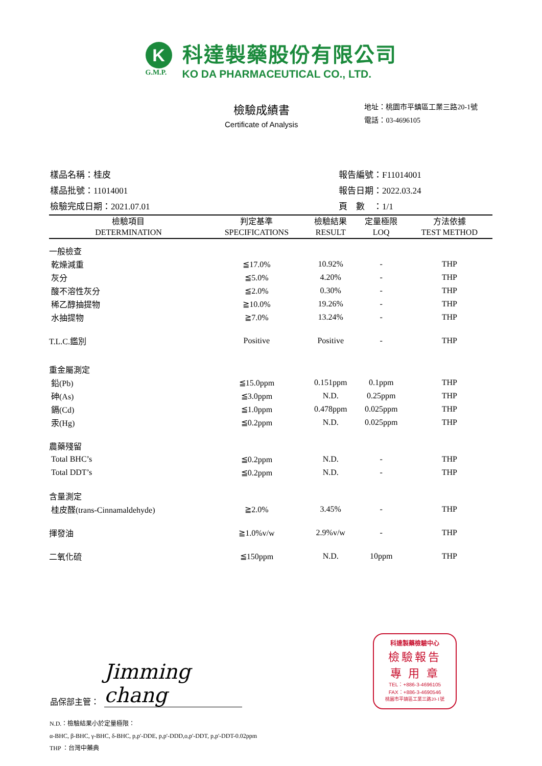K
G.M.P.
科達製藥股份有限公司
KO DA PHARMACEUTICAL CO., LTD.
檢驗成績書
Certificate of Analysis
地址：桃園市平鎮區工業三路20-1號
電話：03-4696105
樣品名稱：桂皮
樣品批號：11014001
檢驗完成日期：2021.07.01
報告編號：F11014001
報告日期：2022.03.24
頁　數　：1/1
| 檢驗項目 DETERMINATION | 判定基準 SPECIFICATIONS | 檢驗結果 RESULT | 定量極限 LOQ | 方法依據 TEST METHOD |
| --- | --- | --- | --- | --- |
| 一般檢查 | | | | |
| 乾燥減重 | ≦17.0% | 10.92% | - | THP |
| 灰分 | ≦5.0% | 4.20% | - | THP |
| 酸不溶性灰分 | ≦2.0% | 0.30% | - | THP |
| 稀乙醇抽提物 | ≧10.0% | 19.26% | - | THP |
| 水抽提物 | ≧7.0% | 13.24% | - | THP |
| T.L.C.鑑別 | Positive | Positive | - | THP |
| 重金屬測定 | | | | |
| 鉛(Pb) | ≦15.0ppm | 0.151ppm | 0.1ppm | THP |
| 砷(As) | ≦3.0ppm | N.D. | 0.25ppm | THP |
| 鎘(Cd) | ≦1.0ppm | 0.478ppm | 0.025ppm | THP |
| 汞(Hg) | ≦0.2ppm | N.D. | 0.025ppm | THP |
| 農藥殘留 | | | | |
| Total BHC’s | ≦0.2ppm | N.D. | - | THP |
| Total DDT’s | ≦0.2ppm | N.D. | - | THP |
| 含量測定 | | | | |
| 桂皮醛(trans-Cinnamaldehyde) | ≧2.0% | 3.45% | - | THP |
| 揮發油 | ≧1.0%v/w | 2.9%v/w | - | THP |
| 二氧化硫 | ≦150ppm | N.D. | 10ppm | THP |
品保部主管： Jimming chang
N.D.：檢驗結果小於定量極限：
α-BHC, β-BHC, γ-BHC, δ-BHC, p,p'-DDE, p,p'-DDD,o,p'-DDT, p,p'-DDT-0.02ppm
THP ：台灣中藥典
科達製藥檢驗中心
檢驗報告
專 用 章
TEL：+886-3-4696105
FAX：+886-3-4690546
桃園市平鎮區工業三路20-1號